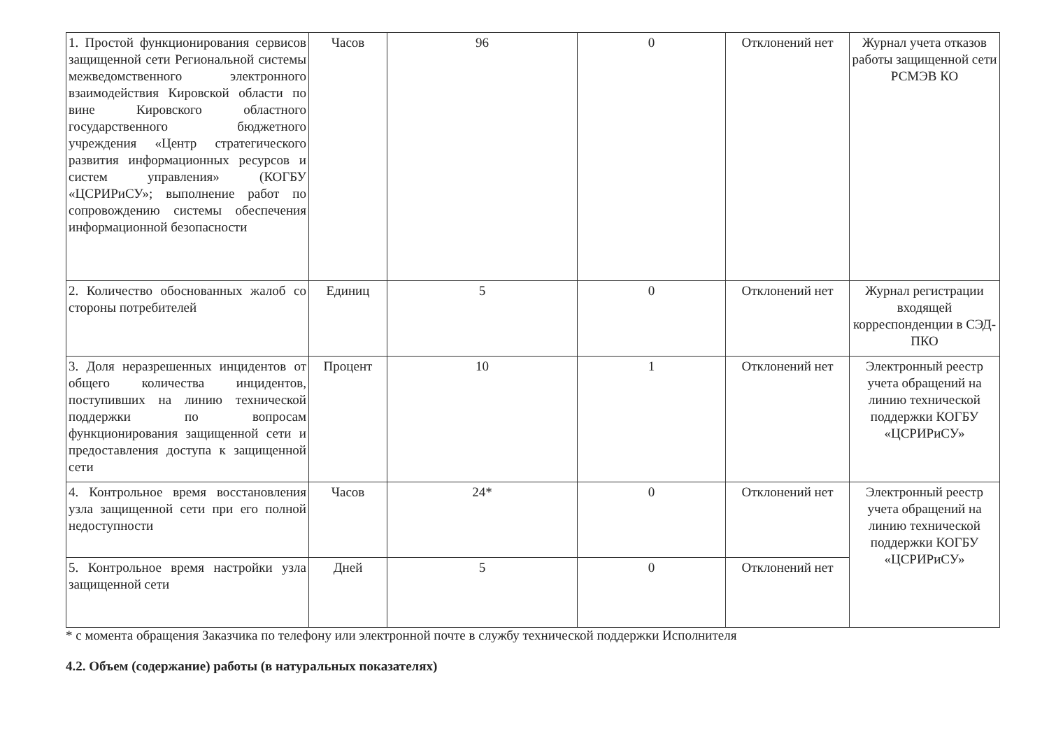| 1. Простой функционирования сервисов защищенной сети Региональной системы межведомственного электронного взаимодействия Кировской области по вине Кировского областного государственного бюджетного учреждения «Центр стратегического развития информационных ресурсов и систем управления» (КОГБУ «ЦСРИРиСУ»; выполнение работ по сопровождению системы обеспечения информационной безопасности | Часов | 96 | 0 | Отклонений нет | Журнал учета отказов работы защищенной сети РСМЭВ КО |
| 2. Количество обоснованных жалоб со стороны потребителей | Единиц | 5 | 0 | Отклонений нет | Журнал регистрации входящей корреспонденции в СЭД-ПКО |
| 3. Доля неразрешенных инцидентов от общего количества инцидентов, поступивших на линию технической поддержки по вопросам функционирования защищенной сети и предоставления доступа к защищенной сети | Процент | 10 | 1 | Отклонений нет | Электронный реестр учета обращений на линию технической поддержки КОГБУ «ЦСРИРиСУ» |
| 4. Контрольное время восстановления узла защищенной сети при его полной недоступности | Часов | 24* | 0 | Отклонений нет | Электронный реестр учета обращений на линию технической поддержки КОГБУ «ЦСРИРиСУ» |
| 5. Контрольное время настройки узла защищенной сети | Дней | 5 | 0 | Отклонений нет | |
* с момента обращения Заказчика по телефону или электронной почте в службу технической поддержки Исполнителя
4.2. Объем (содержание) работы (в натуральных показателях)